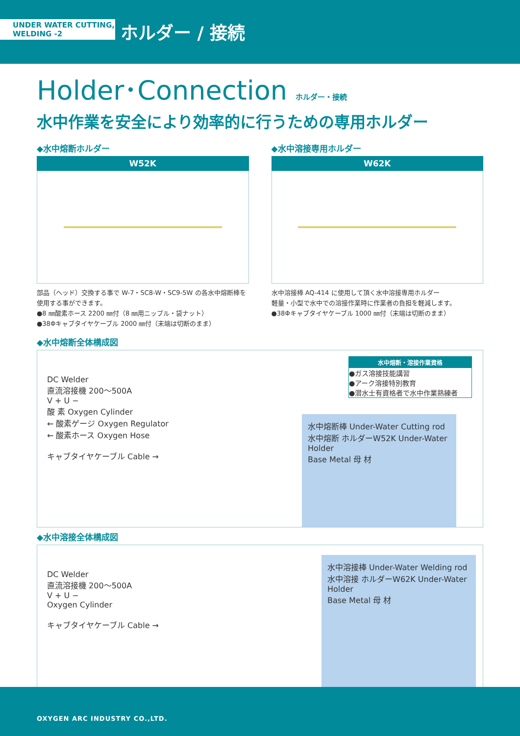UNDER WATER CUTTING,
WELDING -2
ホルダー / 接続
Holder･Connection ホルダー・接続
水中作業を安全により効率的に行うための専用ホルダー
◆水中熔断ホルダー
W52K
部品（ヘッド）交換する事で W-7・SC8-W・SC9-5W の各水中熔断棒を使用する事ができます。
●8 ㎜酸素ホース 2200 ㎜付（8 ㎜用ニップル・袋ナット）
●38Φキャブタイヤケーブル 2000 ㎜付（末端は切断のまま）
◆水中溶接専用ホルダー
W62K
水中溶接棒 AQ-414 に使用して頂く水中溶接専用ホルダー
軽量・小型で水中での溶接作業時に作業者の負担を軽減します。
●38Φキャブタイヤケーブル 1000 ㎜付（末端は切断のまま）
◆水中熔断全体構成図
DC Welder
直流溶接機 200〜500A
V + U −
酸 素 Oxygen Cylinder
← 酸素ゲージ Oxygen Regulator
← 酸素ホース Oxygen Hose
キャブタイヤケーブル Cable →
水中熔断棒 Under-Water Cutting rod
水中熔断 ホルダーW52K Under-Water Holder
Base Metal 母 材
水中熔断・溶接作業資格
●ガス溶接技能講習
●アーク溶接特別教育
●潜水士有資格者で水中作業熟練者
◆水中溶接全体構成図
DC Welder
直流溶接機 200〜500A
V + U −
Oxygen Cylinder
キャブタイヤケーブル Cable →
水中溶接棒 Under-Water Welding rod
水中溶接 ホルダーW62K Under-Water Holder
Base Metal 母 材
OXYGEN ARC INDUSTRY CO.,LTD.